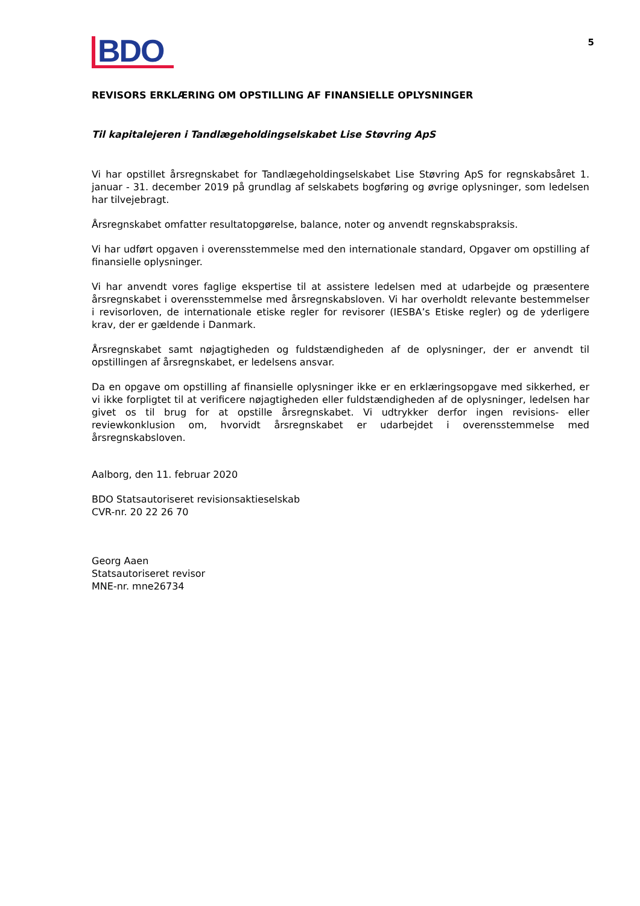BDO
5
REVISORS ERKLÆRING OM OPSTILLING AF FINANSIELLE OPLYSNINGER
Til kapitalejeren i Tandlægeholdingselskabet Lise Støvring ApS
Vi har opstillet årsregnskabet for Tandlægeholdingselskabet Lise Støvring ApS for regnskabsåret 1. januar - 31. december 2019 på grundlag af selskabets bogføring og øvrige oplysninger, som ledelsen har tilvejebragt.
Årsregnskabet omfatter resultatopgørelse, balance, noter og anvendt regnskabspraksis.
Vi har udført opgaven i overensstemmelse med den internationale standard, Opgaver om opstilling af finansielle oplysninger.
Vi har anvendt vores faglige ekspertise til at assistere ledelsen med at udarbejde og præsentere årsregnskabet i overensstemmelse med årsregnskabsloven. Vi har overholdt relevante bestemmelser i revisorloven, de internationale etiske regler for revisorer (IESBA’s Etiske regler) og de yderligere krav, der er gældende i Danmark.
Årsregnskabet samt nøjagtigheden og fuldstændigheden af de oplysninger, der er anvendt til opstillingen af årsregnskabet, er ledelsens ansvar.
Da en opgave om opstilling af finansielle oplysninger ikke er en erklæringsopgave med sikkerhed, er vi ikke forpligtet til at verificere nøjagtigheden eller fuldstændigheden af de oplysninger, ledelsen har givet os til brug for at opstille årsregnskabet. Vi udtrykker derfor ingen revisions- eller reviewkonklusion om, hvorvidt årsregnskabet er udarbejdet i overensstemmelse med årsregnskabsloven.
Aalborg, den 11. februar 2020
BDO Statsautoriseret revisionsaktieselskab
CVR-nr. 20 22 26 70
Georg Aaen
Statsautoriseret revisor
MNE-nr. mne26734